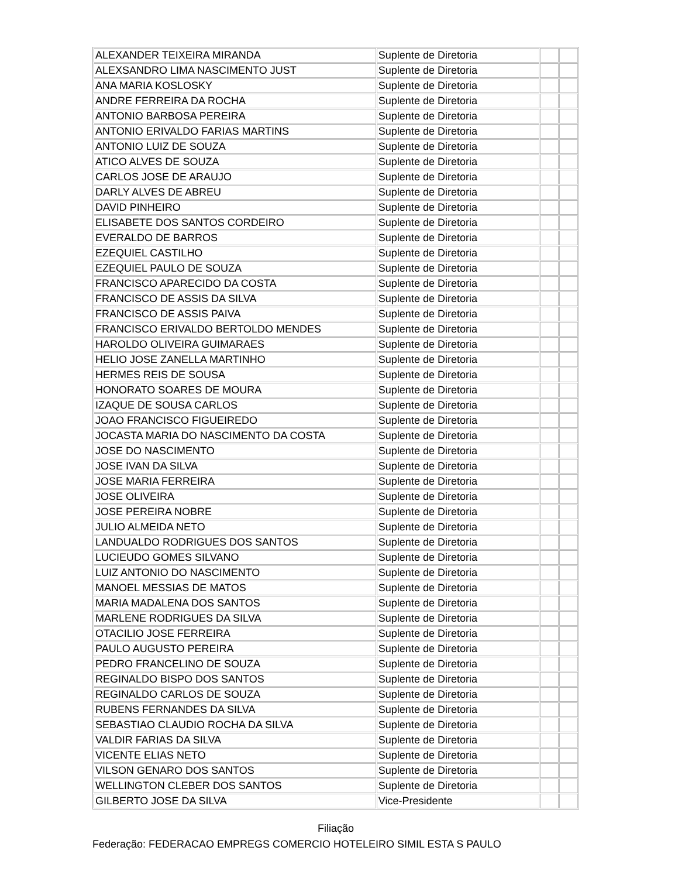| ALEXANDER TEIXEIRA MIRANDA | Suplente de Diretoria | | |
| ALEXSANDRO LIMA NASCIMENTO JUST | Suplente de Diretoria | | |
| ANA MARIA KOSLOSKY | Suplente de Diretoria | | |
| ANDRE FERREIRA DA ROCHA | Suplente de Diretoria | | |
| ANTONIO BARBOSA PEREIRA | Suplente de Diretoria | | |
| ANTONIO ERIVALDO FARIAS MARTINS | Suplente de Diretoria | | |
| ANTONIO LUIZ DE SOUZA | Suplente de Diretoria | | |
| ATICO ALVES DE SOUZA | Suplente de Diretoria | | |
| CARLOS JOSE DE ARAUJO | Suplente de Diretoria | | |
| DARLY ALVES DE ABREU | Suplente de Diretoria | | |
| DAVID PINHEIRO | Suplente de Diretoria | | |
| ELISABETE DOS SANTOS CORDEIRO | Suplente de Diretoria | | |
| EVERALDO DE BARROS | Suplente de Diretoria | | |
| EZEQUIEL CASTILHO | Suplente de Diretoria | | |
| EZEQUIEL PAULO DE SOUZA | Suplente de Diretoria | | |
| FRANCISCO APARECIDO DA COSTA | Suplente de Diretoria | | |
| FRANCISCO DE ASSIS DA SILVA | Suplente de Diretoria | | |
| FRANCISCO DE ASSIS PAIVA | Suplente de Diretoria | | |
| FRANCISCO ERIVALDO BERTOLDO MENDES | Suplente de Diretoria | | |
| HAROLDO OLIVEIRA GUIMARAES | Suplente de Diretoria | | |
| HELIO JOSE ZANELLA MARTINHO | Suplente de Diretoria | | |
| HERMES REIS DE SOUSA | Suplente de Diretoria | | |
| HONORATO SOARES DE MOURA | Suplente de Diretoria | | |
| IZAQUE DE SOUSA CARLOS | Suplente de Diretoria | | |
| JOAO FRANCISCO FIGUEIREDO | Suplente de Diretoria | | |
| JOCASTA MARIA DO NASCIMENTO DA COSTA | Suplente de Diretoria | | |
| JOSE DO NASCIMENTO | Suplente de Diretoria | | |
| JOSE IVAN DA SILVA | Suplente de Diretoria | | |
| JOSE MARIA FERREIRA | Suplente de Diretoria | | |
| JOSE OLIVEIRA | Suplente de Diretoria | | |
| JOSE PEREIRA NOBRE | Suplente de Diretoria | | |
| JULIO ALMEIDA NETO | Suplente de Diretoria | | |
| LANDUALDO RODRIGUES DOS SANTOS | Suplente de Diretoria | | |
| LUCIEUDO GOMES SILVANO | Suplente de Diretoria | | |
| LUIZ ANTONIO DO NASCIMENTO | Suplente de Diretoria | | |
| MANOEL MESSIAS DE MATOS | Suplente de Diretoria | | |
| MARIA MADALENA DOS SANTOS | Suplente de Diretoria | | |
| MARLENE RODRIGUES DA SILVA | Suplente de Diretoria | | |
| OTACILIO JOSE FERREIRA | Suplente de Diretoria | | |
| PAULO AUGUSTO PEREIRA | Suplente de Diretoria | | |
| PEDRO FRANCELINO DE SOUZA | Suplente de Diretoria | | |
| REGINALDO BISPO DOS SANTOS | Suplente de Diretoria | | |
| REGINALDO CARLOS DE SOUZA | Suplente de Diretoria | | |
| RUBENS FERNANDES DA SILVA | Suplente de Diretoria | | |
| SEBASTIAO CLAUDIO ROCHA DA SILVA | Suplente de Diretoria | | |
| VALDIR FARIAS DA SILVA | Suplente de Diretoria | | |
| VICENTE ELIAS NETO | Suplente de Diretoria | | |
| VILSON GENARO DOS SANTOS | Suplente de Diretoria | | |
| WELLINGTON CLEBER DOS SANTOS | Suplente de Diretoria | | |
| GILBERTO JOSE DA SILVA | Vice-Presidente | | |
Filiação
Federação: FEDERACAO EMPREGS COMERCIO HOTELEIRO SIMIL ESTA S PAULO